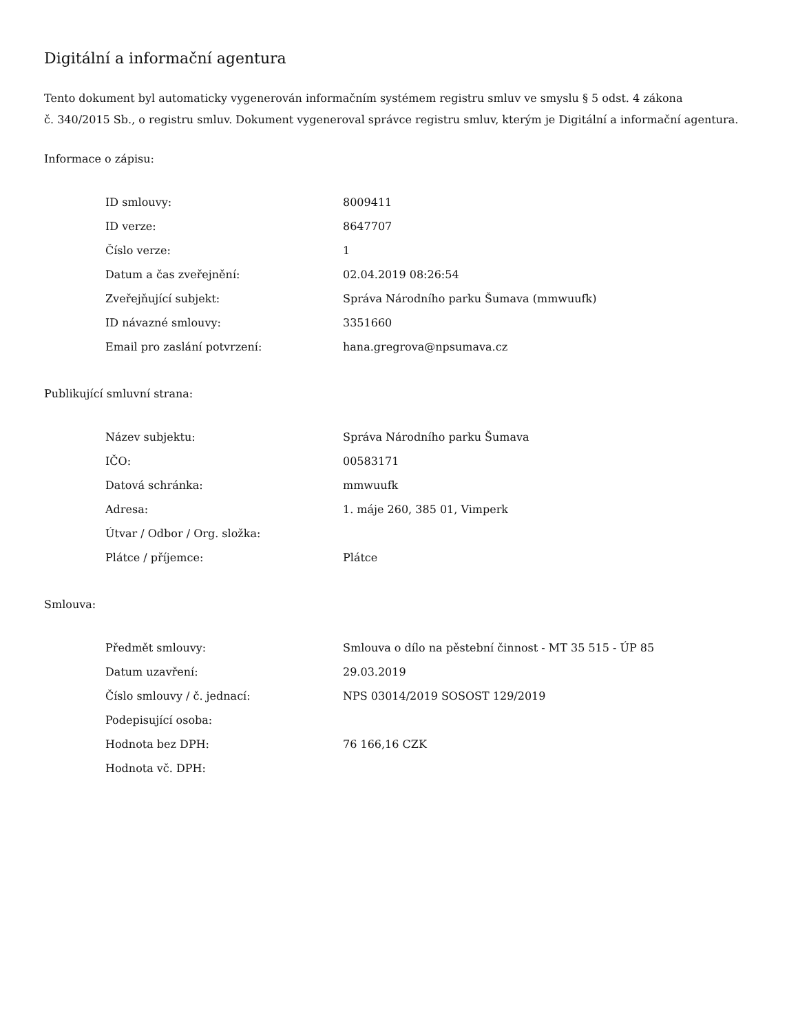Digitální a informační agentura
Tento dokument byl automaticky vygenerován informačním systémem registru smluv ve smyslu § 5 odst. 4 zákona
č. 340/2015 Sb., o registru smluv. Dokument vygeneroval správce registru smluv, kterým je Digitální a informační agentura.
Informace o zápisu:
| ID smlouvy: | 8009411 |
| ID verze: | 8647707 |
| Číslo verze: | 1 |
| Datum a čas zveřejnění: | 02.04.2019 08:26:54 |
| Zveřejňující subjekt: | Správa Národního parku Šumava (mmwuufk) |
| ID návazné smlouvy: | 3351660 |
| Email pro zaslání potvrzení: | hana.gregrova@npsumava.cz |
Publikující smluvní strana:
| Název subjektu: | Správa Národního parku Šumava |
| IČO: | 00583171 |
| Datová schránka: | mmwuufk |
| Adresa: | 1. máje 260, 385 01, Vimperk |
| Útvar / Odbor / Org. složka: | |
| Plátce / příjemce: | Plátce |
Smlouva:
| Předmět smlouvy: | Smlouva o dílo na pěstební činnost - MT 35 515 - ÚP 85 |
| Datum uzavření: | 29.03.2019 |
| Číslo smlouvy / č. jednací: | NPS 03014/2019 SOSOST 129/2019 |
| Podepisující osoba: | |
| Hodnota bez DPH: | 76 166,16 CZK |
| Hodnota vč. DPH: | |